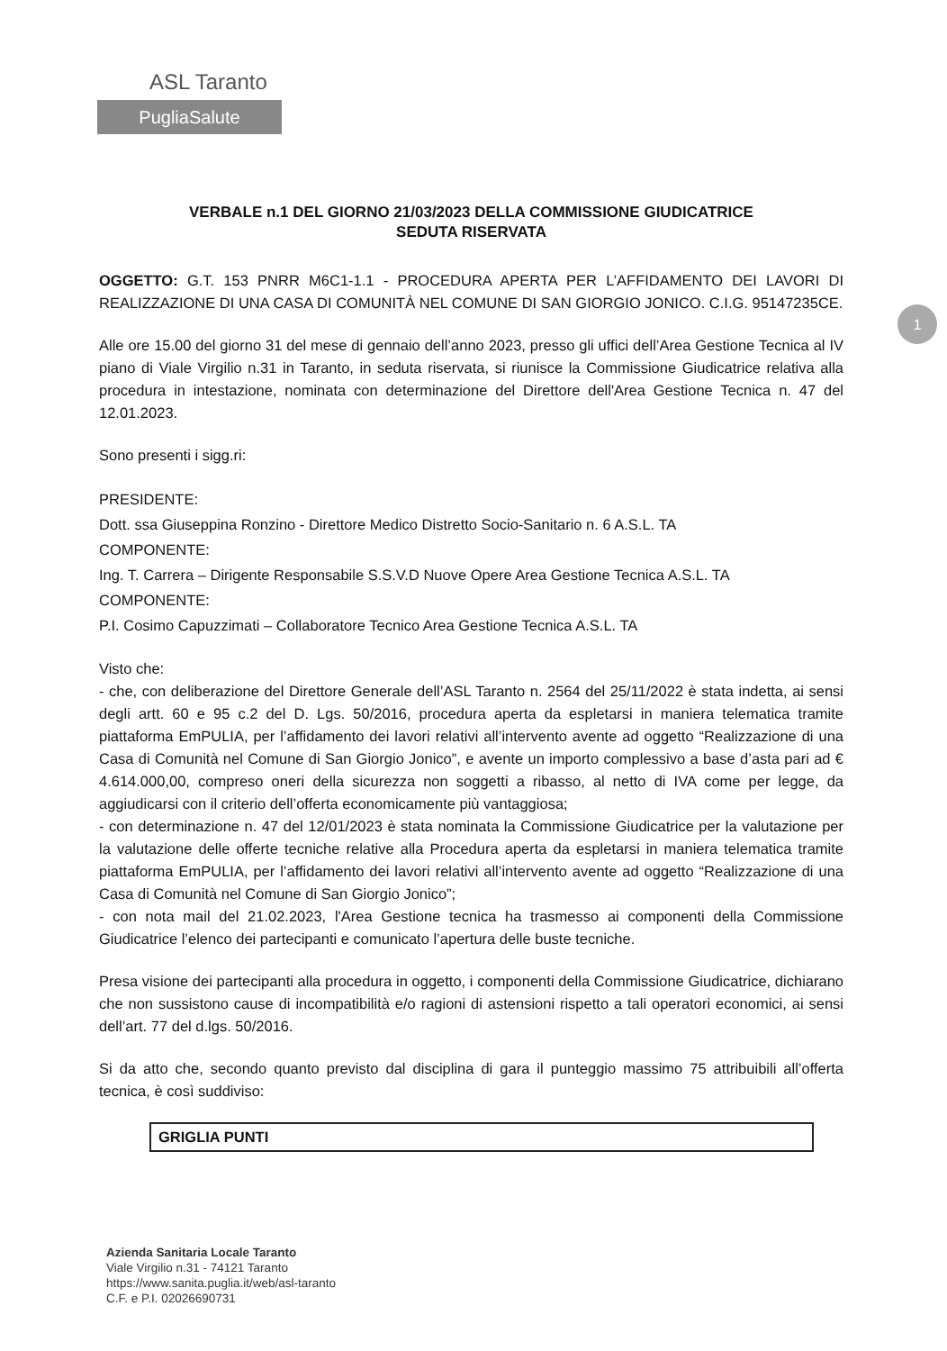ASL Taranto
PugliaSalute
1
VERBALE n.1 DEL GIORNO 21/03/2023 DELLA COMMISSIONE GIUDICATRICE
SEDUTA RISERVATA
OGGETTO: G.T. 153 PNRR M6C1-1.1 - PROCEDURA APERTA PER L’AFFIDAMENTO DEI LAVORI DI REALIZZAZIONE DI UNA CASA DI COMUNITÀ NEL COMUNE DI SAN GIORGIO JONICO. C.I.G. 95147235CE.
Alle ore 15.00 del giorno 31 del mese di gennaio dell’anno 2023, presso gli uffici dell’Area Gestione Tecnica al IV piano di Viale Virgilio n.31 in Taranto, in seduta riservata, si riunisce la Commissione Giudicatrice relativa alla procedura in intestazione, nominata con determinazione del Direttore dell'Area Gestione Tecnica n. 47 del 12.01.2023.
Sono presenti i sigg.ri:
PRESIDENTE:
Dott. ssa Giuseppina Ronzino - Direttore Medico Distretto Socio-Sanitario n. 6 A.S.L. TA
COMPONENTE:
Ing. T. Carrera – Dirigente Responsabile S.S.V.D Nuove Opere Area Gestione Tecnica A.S.L. TA
COMPONENTE:
P.I. Cosimo Capuzzimati – Collaboratore Tecnico Area Gestione Tecnica A.S.L. TA
Visto che:
- che, con deliberazione del Direttore Generale dell’ASL Taranto n. 2564 del 25/11/2022 è stata indetta, ai sensi degli artt. 60 e 95 c.2 del D. Lgs. 50/2016, procedura aperta da espletarsi in maniera telematica tramite piattaforma EmPULIA, per l’affidamento dei lavori relativi all’intervento avente ad oggetto “Realizzazione di una Casa di Comunità nel Comune di San Giorgio Jonico”, e avente un importo complessivo a base d’asta pari ad € 4.614.000,00, compreso oneri della sicurezza non soggetti a ribasso, al netto di IVA come per legge, da aggiudicarsi con il criterio dell’offerta economicamente più vantaggiosa;
- con determinazione n. 47 del 12/01/2023 è stata nominata la Commissione Giudicatrice per la valutazione per la valutazione delle offerte tecniche relative alla Procedura aperta da espletarsi in maniera telematica tramite piattaforma EmPULIA, per l’affidamento dei lavori relativi all’intervento avente ad oggetto “Realizzazione di una Casa di Comunità nel Comune di San Giorgio Jonico”;
- con nota mail del 21.02.2023, l'Area Gestione tecnica ha trasmesso ai componenti della Commissione Giudicatrice l’elenco dei partecipanti e comunicato l’apertura delle buste tecniche.
Presa visione dei partecipanti alla procedura in oggetto, i componenti della Commissione Giudicatrice, dichiarano che non sussistono cause di incompatibilità e/o ragioni di astensioni rispetto a tali operatori economici, ai sensi dell’art. 77 del d.lgs. 50/2016.
Si da atto che, secondo quanto previsto dal disciplina di gara il punteggio massimo 75 attribuibili all’offerta tecnica, è così suddiviso:
| GRIGLIA PUNTI |
Azienda Sanitaria Locale Taranto
Viale Virgilio n.31 - 74121 Taranto
https://www.sanita.puglia.it/web/asl-taranto
C.F. e P.I. 02026690731